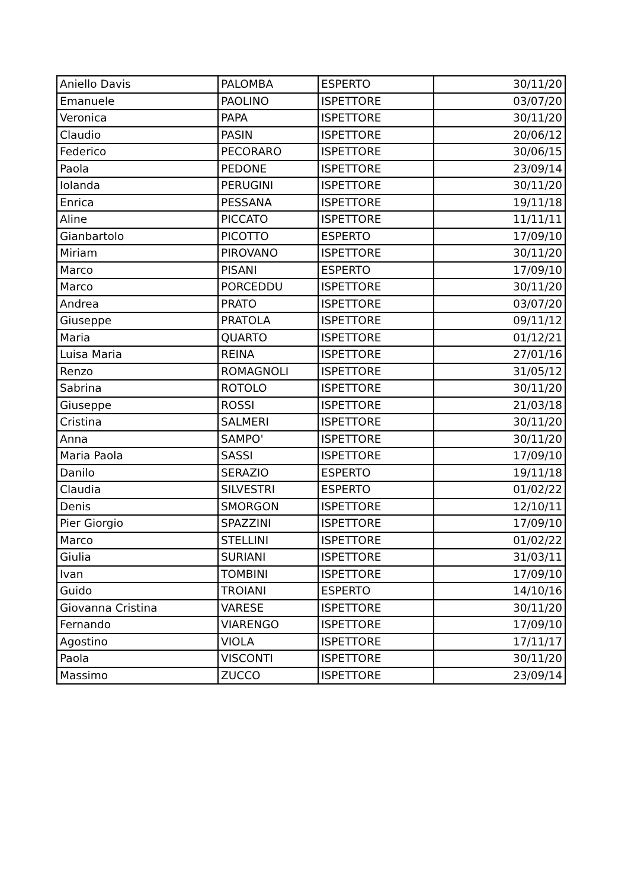| Aniello Davis | PALOMBA | ESPERTO | 30/11/20 |
| Emanuele | PAOLINO | ISPETTORE | 03/07/20 |
| Veronica | PAPA | ISPETTORE | 30/11/20 |
| Claudio | PASIN | ISPETTORE | 20/06/12 |
| Federico | PECORARO | ISPETTORE | 30/06/15 |
| Paola | PEDONE | ISPETTORE | 23/09/14 |
| Iolanda | PERUGINI | ISPETTORE | 30/11/20 |
| Enrica | PESSANA | ISPETTORE | 19/11/18 |
| Aline | PICCATO | ISPETTORE | 11/11/11 |
| Gianbartolo | PICOTTO | ESPERTO | 17/09/10 |
| Miriam | PIROVANO | ISPETTORE | 30/11/20 |
| Marco | PISANI | ESPERTO | 17/09/10 |
| Marco | PORCEDDU | ISPETTORE | 30/11/20 |
| Andrea | PRATO | ISPETTORE | 03/07/20 |
| Giuseppe | PRATOLA | ISPETTORE | 09/11/12 |
| Maria | QUARTO | ISPETTORE | 01/12/21 |
| Luisa Maria | REINA | ISPETTORE | 27/01/16 |
| Renzo | ROMAGNOLI | ISPETTORE | 31/05/12 |
| Sabrina | ROTOLO | ISPETTORE | 30/11/20 |
| Giuseppe | ROSSI | ISPETTORE | 21/03/18 |
| Cristina | SALMERI | ISPETTORE | 30/11/20 |
| Anna | SAMPO' | ISPETTORE | 30/11/20 |
| Maria Paola | SASSI | ISPETTORE | 17/09/10 |
| Danilo | SERAZIO | ESPERTO | 19/11/18 |
| Claudia | SILVESTRI | ESPERTO | 01/02/22 |
| Denis | SMORGON | ISPETTORE | 12/10/11 |
| Pier Giorgio | SPAZZINI | ISPETTORE | 17/09/10 |
| Marco | STELLINI | ISPETTORE | 01/02/22 |
| Giulia | SURIANI | ISPETTORE | 31/03/11 |
| Ivan | TOMBINI | ISPETTORE | 17/09/10 |
| Guido | TROIANI | ESPERTO | 14/10/16 |
| Giovanna Cristina | VARESE | ISPETTORE | 30/11/20 |
| Fernando | VIARENGO | ISPETTORE | 17/09/10 |
| Agostino | VIOLA | ISPETTORE | 17/11/17 |
| Paola | VISCONTI | ISPETTORE | 30/11/20 |
| Massimo | ZUCCO | ISPETTORE | 23/09/14 |